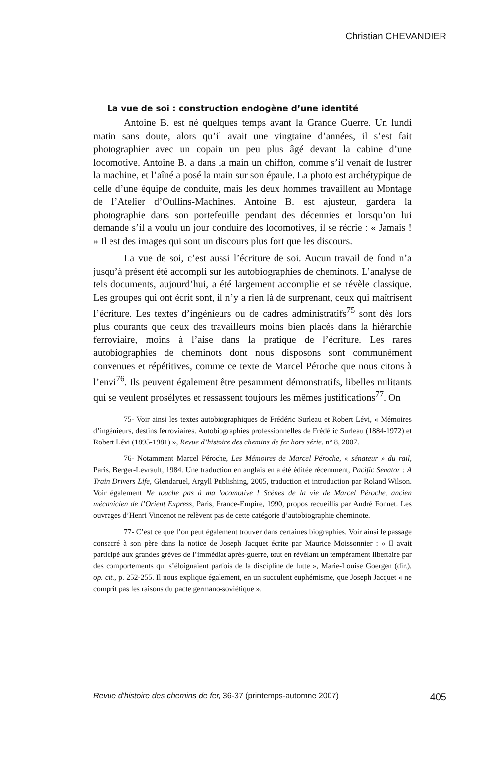Christian CHEVANDIER
La vue de soi : construction endogène d’une identité
Antoine B. est né quelques temps avant la Grande Guerre. Un lundi matin sans doute, alors qu’il avait une vingtaine d’années, il s’est fait photographier avec un copain un peu plus âgé devant la cabine d’une locomotive. Antoine B. a dans la main un chiffon, comme s’il venait de lustrer la machine, et l’aîné a posé la main sur son épaule. La photo est archétypique de celle d’une équipe de conduite, mais les deux hommes travaillent au Montage de l’Atelier d’Oullins-Machines. Antoine B. est ajusteur, gardera la photographie dans son portefeuille pendant des décennies et lorsqu’on lui demande s’il a voulu un jour conduire des locomotives, il se récrie : « Jamais ! » Il est des images qui sont un discours plus fort que les discours.
La vue de soi, c’est aussi l’écriture de soi. Aucun travail de fond n’a jusqu’à présent été accompli sur les autobiographies de cheminots. L’analyse de tels documents, aujourd’hui, a été largement accomplie et se révèle classique. Les groupes qui ont écrit sont, il n’y a rien là de surprenant, ceux qui maîtrisent l’écriture. Les textes d’ingénieurs ou de cadres administratifs<sup>75</sup> sont dès lors plus courants que ceux des travailleurs moins bien placés dans la hiérarchie ferroviaire, moins à l’aise dans la pratique de l’écriture. Les rares autobiographies de cheminots dont nous disposons sont communément convenues et répétitives, comme ce texte de Marcel Péroche que nous citons à l’envi<sup>76</sup>. Ils peuvent également être pesamment démonstratifs, libelles militants qui se veulent prosélytes et ressassent toujours les mêmes justifications<sup>77</sup>. On
75- Voir ainsi les textes autobiographiques de Frédéric Surleau et Robert Lévi, « Mémoires d’ingénieurs, destins ferroviaires. Autobiographies professionnelles de Frédéric Surleau (1884-1972) et Robert Lévi (1895-1981) », Revue d’histoire des chemins de fer hors série, n° 8, 2007.
76- Notamment Marcel Péroche, Les Mémoires de Marcel Péroche, « sénateur » du rail, Paris, Berger-Levrault, 1984. Une traduction en anglais en a été éditée récemment, Pacific Senator : A Train Drivers Life, Glendaruel, Argyll Publishing, 2005, traduction et introduction par Roland Wilson. Voir également Ne touche pas à ma locomotive ! Scènes de la vie de Marcel Péroche, ancien mécanicien de l’Orient Express, Paris, France-Empire, 1990, propos recueillis par André Fonnet. Les ouvrages d’Henri Vincenot ne relèvent pas de cette catégorie d’autobiographie cheminote.
77- C’est ce que l’on peut également trouver dans certaines biographies. Voir ainsi le passage consacré à son père dans la notice de Joseph Jacquet écrite par Maurice Moissonnier : « Il avait participé aux grandes grèves de l’immédiat après-guerre, tout en révélant un tempérament libertaire par des comportements qui s’éloignaient parfois de la discipline de lutte », Marie-Louise Goergen (dir.), op. cit., p. 252-255. Il nous explique également, en un succulent euphémisme, que Joseph Jacquet « ne comprit pas les raisons du pacte germano-soviétique ».
Revue d'histoire des chemins de fer, 36-37 (printemps-automne 2007) 405